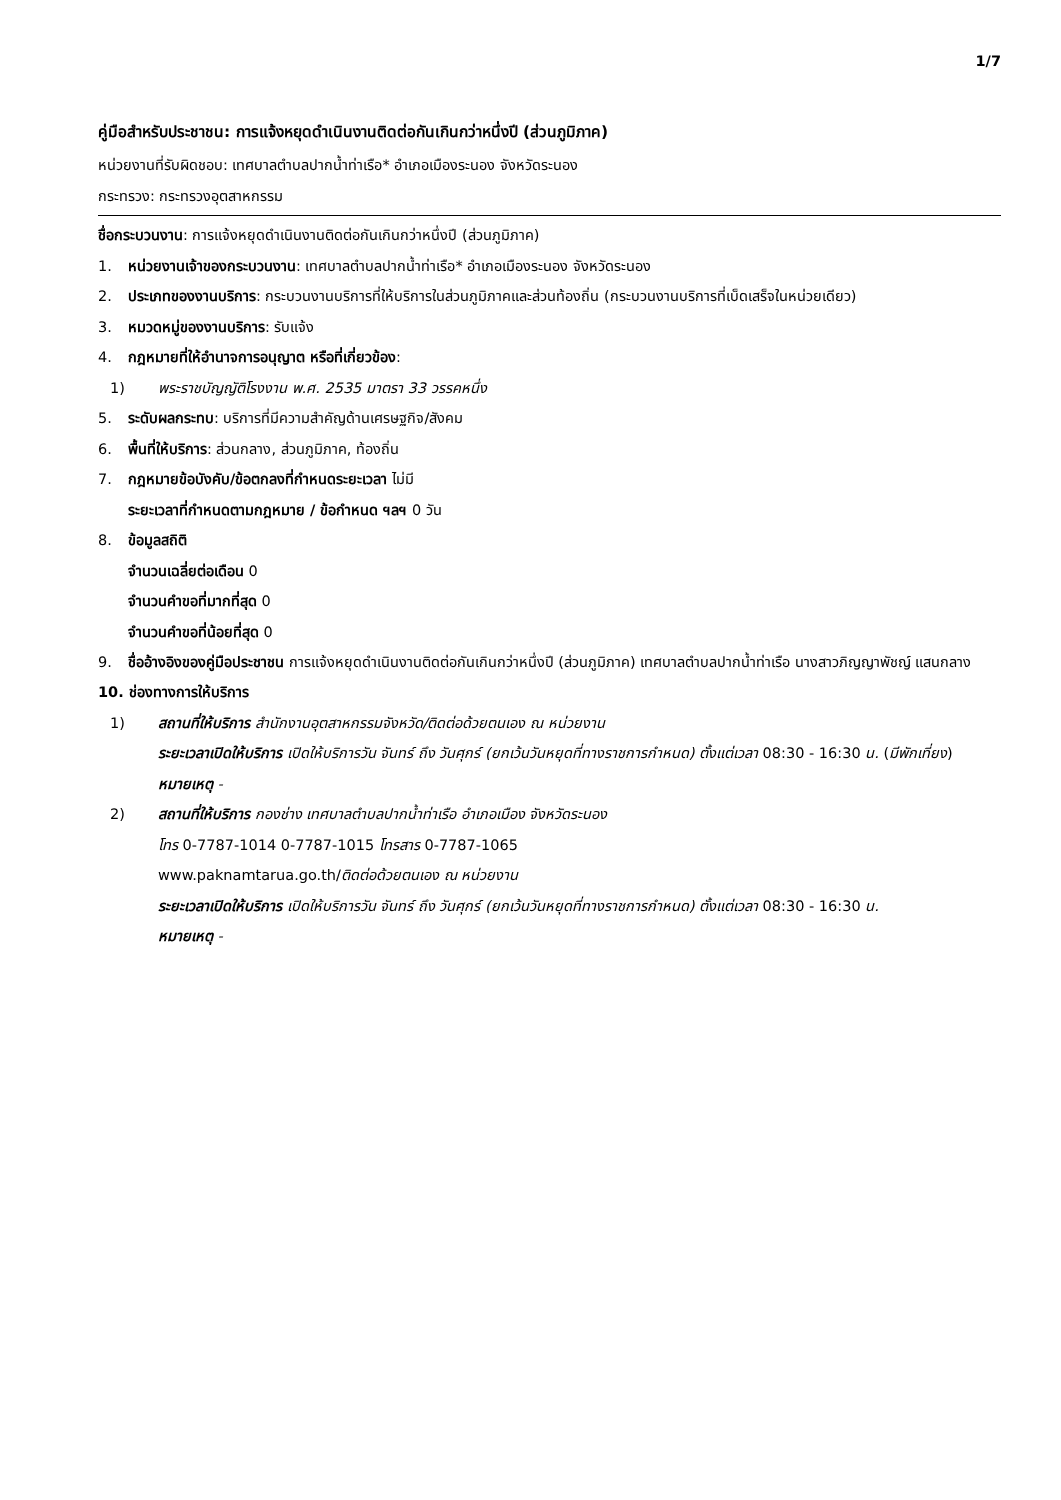1/7
คู่มือสำหรับประชาชน: การแจ้งหยุดดำเนินงานติดต่อกันเกินกว่าหนึ่งปี (ส่วนภูมิภาค)
หน่วยงานที่รับผิดชอบ: เทศบาลตำบลปากน้ำท่าเรือ* อำเภอเมืองระนอง จังหวัดระนอง
กระทรวง: กระทรวงอุตสาหกรรม
ชื่อกระบวนงาน: การแจ้งหยุดดำเนินงานติดต่อกันเกินกว่าหนึ่งปี (ส่วนภูมิภาค)
1. หน่วยงานเจ้าของกระบวนงาน: เทศบาลตำบลปากน้ำท่าเรือ* อำเภอเมืองระนอง จังหวัดระนอง
2. ประเภทของงานบริการ: กระบวนงานบริการที่ให้บริการในส่วนภูมิภาคและส่วนท้องถิ่น (กระบวนงานบริการที่เบ็ดเสร็จในหน่วยเดียว)
3. หมวดหมู่ของงานบริการ: รับแจ้ง
4. กฎหมายที่ให้อำนาจการอนุญาต หรือที่เกี่ยวข้อง:
1) พระราชบัญญัติโรงงาน พ.ศ. 2535 มาตรา 33 วรรคหนึ่ง
5. ระดับผลกระทบ: บริการที่มีความสำคัญด้านเศรษฐกิจ/สังคม
6. พื้นที่ให้บริการ: ส่วนกลาง, ส่วนภูมิภาค, ท้องถิ่น
7. กฎหมายข้อบังคับ/ข้อตกลงที่กำหนดระยะเวลา ไม่มี
ระยะเวลาที่กำหนดตามกฎหมาย / ข้อกำหนด ฯลฯ 0 วัน
8. ข้อมูลสถิติ
จำนวนเฉลี่ยต่อเดือน 0
จำนวนคำขอที่มากที่สุด 0
จำนวนคำขอที่น้อยที่สุด 0
9. ชื่ออ้างอิงของคู่มือประชาชน การแจ้งหยุดดำเนินงานติดต่อกันเกินกว่าหนึ่งปี (ส่วนภูมิภาค) เทศบาลตำบลปากน้ำท่าเรือ นางสาวภิญญาพัชญ์ แสนกลาง
10. ช่องทางการให้บริการ
1) สถานที่ให้บริการ สำนักงานอุตสาหกรรมจังหวัด/ติดต่อด้วยตนเอง ณ หน่วยงาน
ระยะเวลาเปิดให้บริการ เปิดให้บริการวัน จันทร์ ถึง วันศุกร์ (ยกเว้นวันหยุดที่ทางราชการกำหนด) ตั้งแต่เวลา 08:30 - 16:30 น. (มีพักเที่ยง)
หมายเหตุ -
2) สถานที่ให้บริการ กองช่าง เทศบาลตำบลปากน้ำท่าเรือ อำเภอเมือง จังหวัดระนอง
โทร 0-7787-1014 0-7787-1015 โทรสาร 0-7787-1065
www.paknamtarua.go.th/ติดต่อด้วยตนเอง ณ หน่วยงาน
ระยะเวลาเปิดให้บริการ เปิดให้บริการวัน จันทร์ ถึง วันศุกร์ (ยกเว้นวันหยุดที่ทางราชการกำหนด) ตั้งแต่เวลา 08:30 - 16:30 น.
หมายเหตุ -